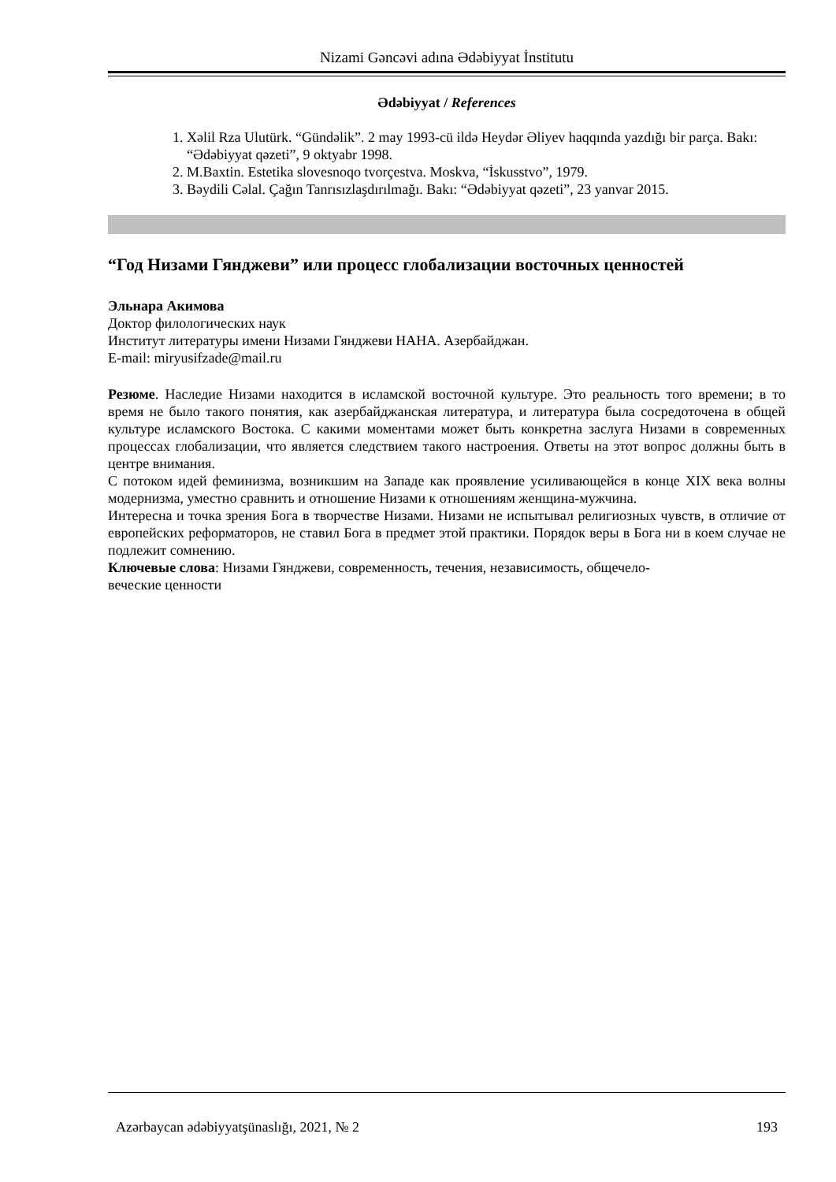Nizami Gəncəvi adına Ədəbiyyat İnstitutu
Ədəbiyyat / References
1. Xəlil Rza Ulutürk. “Gündəlik”. 2 may 1993-cü ildə Heydər Əliyev haqqında yazdığı bir parça. Bakı: “Ədəbiyyat qəzeti”, 9 oktyabr 1998.
2. M.Baxtin. Estetika slovesnoqo tvorçestva. Moskva, “İskusstvo”, 1979.
3. Bəydili Cəlal. Çağın Tanrısızlaşdırılmağı. Bakı: “Ədəbiyyat qəzeti”, 23 yanvar 2015.
“Год Низами Гянджеви” или процесс глобализации восточных ценностей
Эльнара Акимова
Доктор филологических наук
Институт литературы имени Низами Гянджеви НАНА. Азербайджан.
E-mail: miryusifzade@mail.ru
Резюме. Наследие Низами находится в исламской восточной культуре. Это реальность того времени; в то время не было такого понятия, как азербайджанская литература, и литература была сосредоточена в общей культуре исламского Востока. С какими моментами может быть конкретна заслуга Низами в современных процессах глобализации, что является следствием такого настроения. Ответы на этот вопрос должны быть в центре внимания.
С потоком идей феминизма, возникшим на Западе как проявление усиливающейся в конце XIX века волны модернизма, уместно сравнить и отношение Низами к отношениям женщина-мужчина.
Интересна и точка зрения Бога в творчестве Низами. Низами не испытывал религиозных чувств, в отличие от европейских реформаторов, не ставил Бога в предмет этой практики. Порядок веры в Бога ни в коем случае не подлежит сомнению.
Ключевые слова: Низами Гянджеви, современность, течения, независимость, общечело-
веческие ценности
Azərbaycan ədəbiyyatşünaslığı, 2021, № 2 193